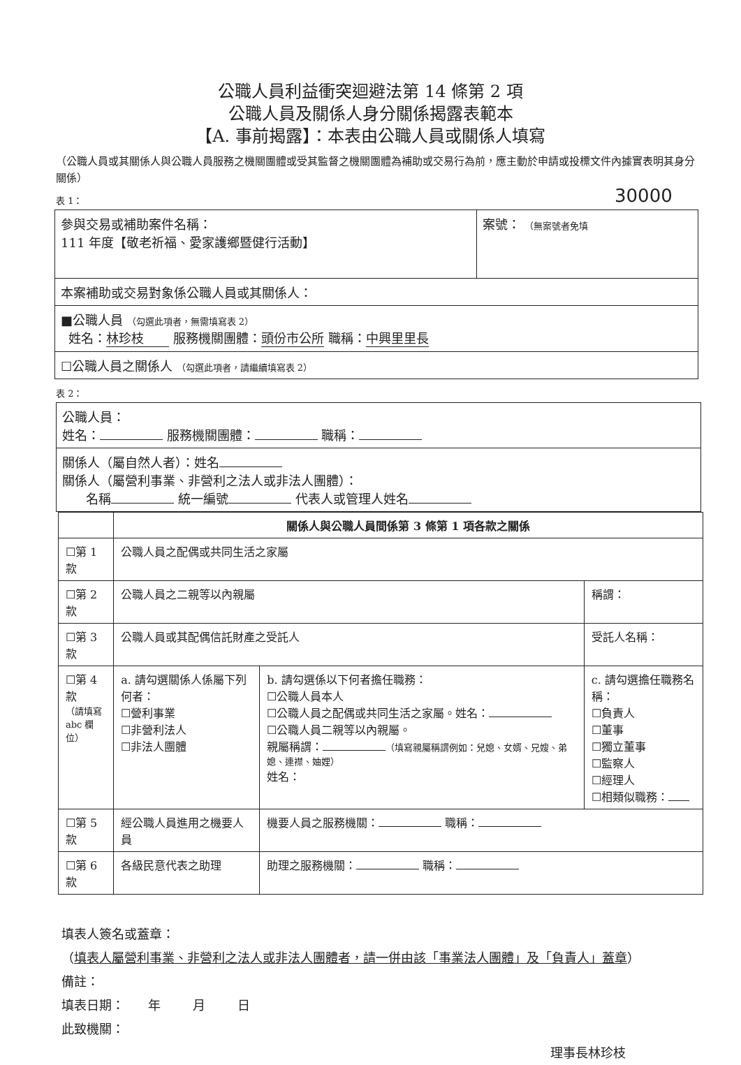公職人員利益衝突迴避法第 14 條第 2 項
公職人員及關係人身分關係揭露表範本
【A. 事前揭露】：本表由公職人員或關係人填寫
（公職人員或其關係人與公職人員服務之機關團體或受其監督之機關團體為補助或交易行為前，應主動於申請或投標文件內據實表明其身分關係）
30000
表 1：
| 參與交易或補助案件名稱： 111 年度【敬老祈福、愛家護鄉暨健行活動】 | 案號： （無案號者免填 |
| 本案補助或交易對象係公職人員或其關係人： | |
| ■公職人員 （勾選此項者，無需填寫表 2） 姓名： 林珍枝 服務機關團體： 頭份市公所 職稱： 中興里里長 | |
| ☐公職人員之關係人 （勾選此項者，請繼續填寫表 2） | |
表 2：
| 公職人員： 姓名： 服務機關團體： 職稱： |
| 關係人（屬自然人者）：姓名 關係人（屬營利事業、非營利之法人或非法人團體）： 名稱 統一編號 代表人或管理人姓名 |
| | 關係人與公職人員間係第 3 條第 1 項各款之關係 | | |
| --- | --- | --- | --- |
| ☐第 1 款 | 公職人員之配偶或共同生活之家屬 | | |
| ☐第 2 款 | 公職人員之二親等以內親屬 | | 稱謂： |
| ☐第 3 款 | 公職人員或其配偶信託財產之受託人 | | 受託人名稱： |
| ☐第 4 款 （請填寫 abc 欄位） | a. 請勾選關係人係屬下列何者： ☐營利事業 ☐非營利法人 ☐非法人團體 | b. 請勾選係以下何者擔任職務： ☐公職人員本人 ☐公職人員之配偶或共同生活之家屬。姓名： ☐公職人員二親等以內親屬。 親屬稱謂： （填寫親屬稱謂例如：兒媳、女婿、兄嫂、弟媳、連襟、妯娌） 姓名： | c. 請勾選擔任職務名稱： ☐負責人 ☐董事 ☐獨立董事 ☐監察人 ☐經理人 ☐相類似職務： |
| ☐第 5 款 | 經公職人員進用之機要人員 | 機要人員之服務機關： 職稱： | |
| ☐第 6 款 | 各級民意代表之助理 | 助理之服務機關： 職稱： | |
填表人簽名或蓋章：
（填表人屬營利事業、非營利之法人或非法人團體者，請一併由該「事業法人團體」及「負責人」蓋章）
備註：
填表日期： 年 月 日
此致機關：
理事長林珍枝